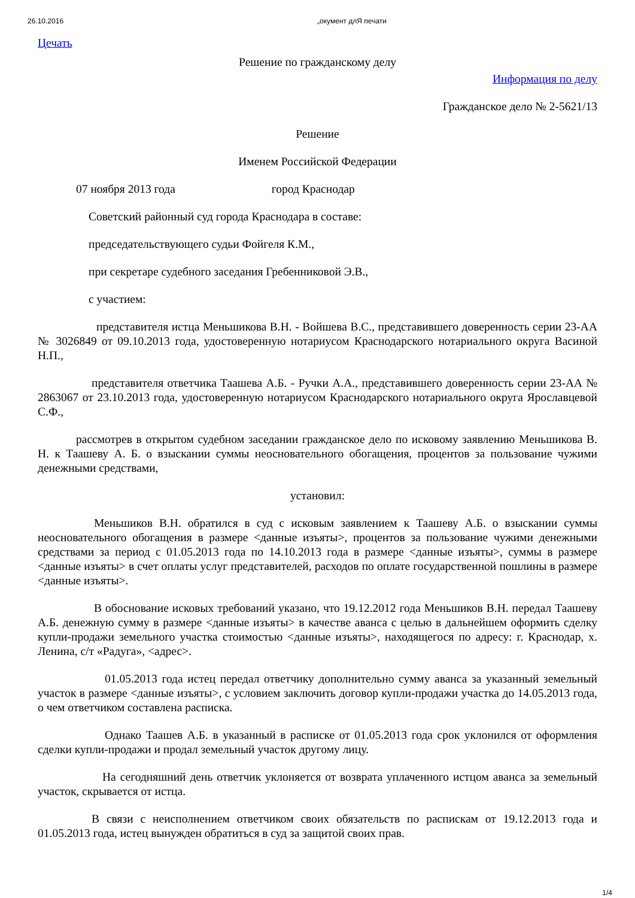26.10.2016 „окумент длЯ печати
Цечать
Решение по гражданскому делу
Информация по делу
Гражданское дело № 2-5621/13
Решение
Именем Российской Федерации
07 ноября 2013 года город Краснодар
Советский районный суд города Краснодара в составе:
председательствующего судьи Фойгеля К.М.,
при секретаре судебного заседания Гребенниковой Э.В.,
с участием:
представителя истца Меньшикова В.Н. - Войшева В.С., представившего доверенность серии 23-АА № 3026849 от 09.10.2013 года, удостоверенную нотариусом Краснодарского нотариального округа Васиной Н.П.,
представителя ответчика Таашева А.Б. - Ручки А.А., представившего доверенность серии 23-АА № 2863067 от 23.10.2013 года, удостоверенную нотариусом Краснодарского нотариального округа Ярославцевой С.Ф.,
рассмотрев в открытом судебном заседании гражданское дело по исковому заявлению Меньшикова В. Н. к Таашеву А. Б. о взыскании суммы неосновательного обогащения, процентов за пользование чужими денежными средствами,
установил:
Меньшиков В.Н. обратился в суд с исковым заявлением к Таашеву А.Б. о взыскании суммы неосновательного обогащения в размере <данные изъяты>, процентов за пользование чужими денежными средствами за период с 01.05.2013 года по 14.10.2013 года в размере <данные изъяты>, суммы в размере <данные изъяты> в счет оплаты услуг представителей, расходов по оплате государственной пошлины в размере <данные изъяты>.
В обоснование исковых требований указано, что 19.12.2012 года Меньшиков В.Н. передал Таашеву А.Б. денежную сумму в размере <данные изъяты> в качестве аванса с целью в дальнейшем оформить сделку купли-продажи земельного участка стоимостью <данные изъяты>, находящегося по адресу: г. Краснодар, х. Ленина, с/т «Радуга», <адрес>.
01.05.2013 года истец передал ответчику дополнительно сумму аванса за указанный земельный участок в размере <данные изъяты>, с условием заключить договор купли-продажи участка до 14.05.2013 года, о чем ответчиком составлена расписка.
Однако Таашев А.Б. в указанный в расписке от 01.05.2013 года срок уклонился от оформления сделки купли-продажи и продал земельный участок другому лицу.
На сегодняшний день ответчик уклоняется от возврата уплаченного истцом аванса за земельный участок, скрывается от истца.
В связи с неисполнением ответчиком своих обязательств по распискам от 19.12.2013 года и 01.05.2013 года, истец вынужден обратиться в суд за защитой своих прав.
1/4